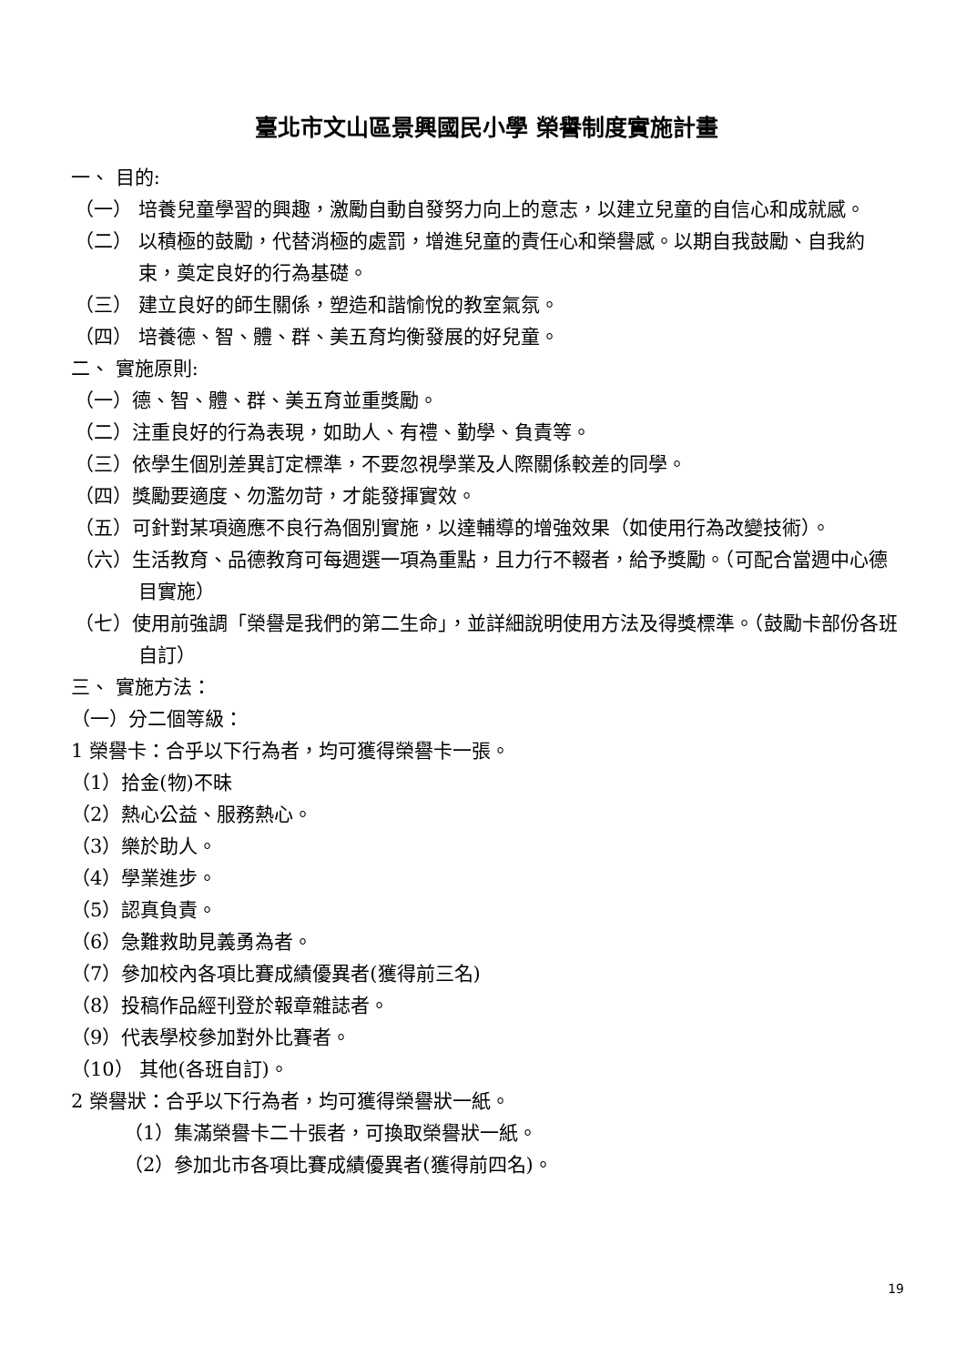臺北市文山區景興國民小學 榮譽制度實施計畫
一、 目的:
（一） 培養兒童學習的興趣，激勵自動自發努力向上的意志，以建立兒童的自信心和成就感。
（二） 以積極的鼓勵，代替消極的處罰，增進兒童的責任心和榮譽感。以期自我鼓勵、自我約束，奠定良好的行為基礎。
（三） 建立良好的師生關係，塑造和諧愉悅的教室氣氛。
（四） 培養德、智、體、群、美五育均衡發展的好兒童。
二、 實施原則:
（一）德、智、體、群、美五育並重獎勵。
（二）注重良好的行為表現，如助人、有禮、勤學、負責等。
（三）依學生個別差異訂定標準，不要忽視學業及人際關係較差的同學。
（四）獎勵要適度、勿濫勿苛，才能發揮實效。
（五）可針對某項適應不良行為個別實施，以達輔導的增強效果（如使用行為改變技術）。
（六）生活教育、品德教育可每週選一項為重點，且力行不輟者，給予獎勵。（可配合當週中心德目實施）
（七）使用前強調「榮譽是我們的第二生命」，並詳細說明使用方法及得獎標準。（鼓勵卡部份各班自訂）
三、 實施方法：
（一）分二個等級：
1 榮譽卡：合乎以下行為者，均可獲得榮譽卡一張。
（1）拾金(物)不昧
（2）熱心公益、服務熱心。
（3）樂於助人。
（4）學業進步。
（5）認真負責。
（6）急難救助見義勇為者。
（7）參加校內各項比賽成績優異者(獲得前三名)
（8）投稿作品經刊登於報章雜誌者。
（9）代表學校參加對外比賽者。
（10） 其他(各班自訂)。
2 榮譽狀：合乎以下行為者，均可獲得榮譽狀一紙。
（1）集滿榮譽卡二十張者，可換取榮譽狀一紙。
（2）參加北市各項比賽成績優異者(獲得前四名)。
19